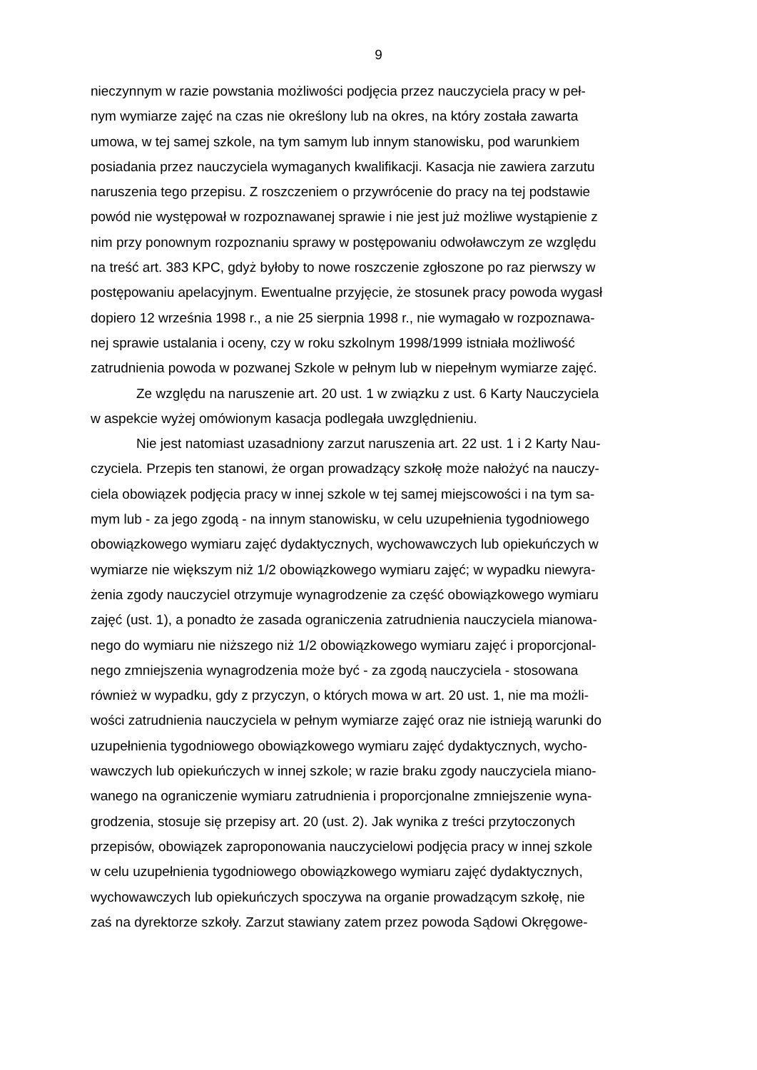9
nieczynnym w razie powstania możliwości podjęcia przez nauczyciela pracy w peł-
nym wymiarze zajęć na czas nie określony lub na okres, na który została zawarta
umowa, w tej samej szkole, na tym samym lub innym stanowisku, pod warunkiem
posiadania przez nauczyciela wymaganych kwalifikacji. Kasacja nie zawiera zarzutu
naruszenia tego przepisu. Z roszczeniem o przywrócenie do pracy na tej podstawie
powód nie występował w rozpoznawanej sprawie i nie jest już możliwe wystąpienie z
nim przy ponownym rozpoznaniu sprawy w postępowaniu odwoławczym ze względu
na treść art. 383 KPC, gdyż byłoby to nowe roszczenie zgłoszone po raz pierwszy w
postępowaniu apelacyjnym. Ewentualne przyjęcie, że stosunek pracy powoda wygasł
dopiero 12 września 1998 r., a nie 25 sierpnia 1998 r., nie wymagało w rozpoznawa-
nej sprawie ustalania i oceny, czy w roku szkolnym 1998/1999 istniała możliwość
zatrudnienia powoda w pozwanej Szkole w pełnym lub w niepełnym wymiarze zajęć.
Ze względu na naruszenie art. 20 ust. 1 w związku z ust. 6 Karty Nauczyciela
w aspekcie wyżej omówionym kasacja podlegała uwzględnieniu.
Nie jest natomiast uzasadniony zarzut naruszenia art. 22 ust. 1 i 2 Karty Nau-
czyciela. Przepis ten stanowi, że organ prowadzący szkołę może nałożyć na nauczy-
ciela obowiązek podjęcia pracy w innej szkole w tej samej miejscowości i na tym sa-
mym lub - za jego zgodą - na innym stanowisku, w celu uzupełnienia tygodniowego
obowiązkowego wymiaru zajęć dydaktycznych, wychowawczych lub opiekuńczych w
wymiarze nie większym niż 1/2 obowiązkowego wymiaru zajęć; w wypadku niewyra-
żenia zgody nauczyciel otrzymuje wynagrodzenie za część obowiązkowego wymiaru
zajęć (ust. 1), a ponadto że zasada ograniczenia zatrudnienia nauczyciela mianowa-
nego do wymiaru nie niższego niż 1/2 obowiązkowego wymiaru zajęć i proporcjonal-
nego zmniejszenia wynagrodzenia może być - za zgodą nauczyciela - stosowana
również w wypadku, gdy z przyczyn, o których mowa w art. 20 ust. 1, nie ma możli-
wości zatrudnienia nauczyciela w pełnym wymiarze zajęć oraz nie istnieją warunki do
uzupełnienia tygodniowego obowiązkowego wymiaru zajęć dydaktycznych, wycho-
wawczych lub opiekuńczych w innej szkole; w razie braku zgody nauczyciela miano-
wanego na ograniczenie wymiaru zatrudnienia i proporcjonalne zmniejszenie wyna-
grodzenia, stosuje się przepisy art. 20 (ust. 2). Jak wynika z treści przytoczonych
przepisów, obowiązek zaproponowania nauczycielowi podjęcia pracy w innej szkole
w celu uzupełnienia tygodniowego obowiązkowego wymiaru zajęć dydaktycznych,
wychowawczych lub opiekuńczych spoczywa na organie prowadzącym szkołę, nie
zaś na dyrektorze szkoły. Zarzut stawiany zatem przez powoda Sądowi Okręgowe-